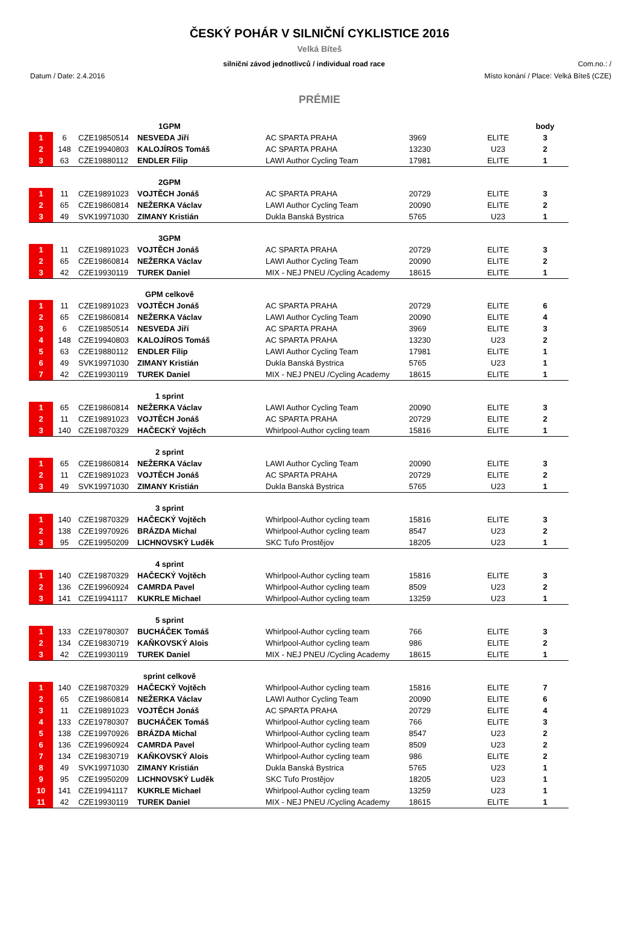ČESKÝ POHÁR V SILNIČNÍ CYKLISTICE 2016
Velká Bíteš
silniční závod jednotlivců / individual road race Com.no.: /
Datum / Date: 2.4.2016 Místo konání / Place: Velká Bíteš (CZE)
PRÉMIE
| | | 1GPM | | | | | body |
| 1 | 6 | CZE19850514 | NESVEDA Jiří | AC SPARTA PRAHA | 3969 | ELITE | 3 |
| 2 | 148 | CZE19940803 | KALOJÍROS Tomáš | AC SPARTA PRAHA | 13230 | U23 | 2 |
| 3 | 63 | CZE19880112 | ENDLER Filip | LAWI Author Cycling Team | 17981 | ELITE | 1 |
| | | 2GPM | | | | | |
| 1 | 11 | CZE19891023 | VOJTĚCH Jonáš | AC SPARTA PRAHA | 20729 | ELITE | 3 |
| 2 | 65 | CZE19860814 | NEŽERKA Václav | LAWI Author Cycling Team | 20090 | ELITE | 2 |
| 3 | 49 | SVK19971030 | ZIMANY Kristián | Dukla Banská Bystrica | 5765 | U23 | 1 |
| | | 3GPM | | | | | |
| 1 | 11 | CZE19891023 | VOJTĚCH Jonáš | AC SPARTA PRAHA | 20729 | ELITE | 3 |
| 2 | 65 | CZE19860814 | NEŽERKA Václav | LAWI Author Cycling Team | 20090 | ELITE | 2 |
| 3 | 42 | CZE19930119 | TUREK Daniel | MIX - NEJ PNEU /Cycling Academy | 18615 | ELITE | 1 |
| | | GPM celkově | | | | | |
| 1 | 11 | CZE19891023 | VOJTĚCH Jonáš | AC SPARTA PRAHA | 20729 | ELITE | 6 |
| 2 | 65 | CZE19860814 | NEŽERKA Václav | LAWI Author Cycling Team | 20090 | ELITE | 4 |
| 3 | 6 | CZE19850514 | NESVEDA Jiří | AC SPARTA PRAHA | 3969 | ELITE | 3 |
| 4 | 148 | CZE19940803 | KALOJÍROS Tomáš | AC SPARTA PRAHA | 13230 | U23 | 2 |
| 5 | 63 | CZE19880112 | ENDLER Filip | LAWI Author Cycling Team | 17981 | ELITE | 1 |
| 6 | 49 | SVK19971030 | ZIMANY Kristián | Dukla Banská Bystrica | 5765 | U23 | 1 |
| 7 | 42 | CZE19930119 | TUREK Daniel | MIX - NEJ PNEU /Cycling Academy | 18615 | ELITE | 1 |
| | | 1 sprint | | | | | |
| 1 | 65 | CZE19860814 | NEŽERKA Václav | LAWI Author Cycling Team | 20090 | ELITE | 3 |
| 2 | 11 | CZE19891023 | VOJTĚCH Jonáš | AC SPARTA PRAHA | 20729 | ELITE | 2 |
| 3 | 140 | CZE19870329 | HAČECKÝ Vojtěch | Whirlpool-Author cycling team | 15816 | ELITE | 1 |
| | | 2 sprint | | | | | |
| 1 | 65 | CZE19860814 | NEŽERKA Václav | LAWI Author Cycling Team | 20090 | ELITE | 3 |
| 2 | 11 | CZE19891023 | VOJTĚCH Jonáš | AC SPARTA PRAHA | 20729 | ELITE | 2 |
| 3 | 49 | SVK19971030 | ZIMANY Kristián | Dukla Banská Bystrica | 5765 | U23 | 1 |
| | | 3 sprint | | | | | |
| 1 | 140 | CZE19870329 | HAČECKÝ Vojtěch | Whirlpool-Author cycling team | 15816 | ELITE | 3 |
| 2 | 138 | CZE19970926 | BRÁZDA Michal | Whirlpool-Author cycling team | 8547 | U23 | 2 |
| 3 | 95 | CZE19950209 | LICHNOVSKÝ Luděk | SKC Tufo Prostějov | 18205 | U23 | 1 |
| | | 4 sprint | | | | | |
| 1 | 140 | CZE19870329 | HAČECKÝ Vojtěch | Whirlpool-Author cycling team | 15816 | ELITE | 3 |
| 2 | 136 | CZE19960924 | CAMRDA Pavel | Whirlpool-Author cycling team | 8509 | U23 | 2 |
| 3 | 141 | CZE19941117 | KUKRLE Michael | Whirlpool-Author cycling team | 13259 | U23 | 1 |
| | | 5 sprint | | | | | |
| 1 | 133 | CZE19780307 | BUCHÁČEK Tomáš | Whirlpool-Author cycling team | 766 | ELITE | 3 |
| 2 | 134 | CZE19830719 | KAŇKOVSKÝ Alois | Whirlpool-Author cycling team | 986 | ELITE | 2 |
| 3 | 42 | CZE19930119 | TUREK Daniel | MIX - NEJ PNEU /Cycling Academy | 18615 | ELITE | 1 |
| | | sprint celkově | | | | | |
| 1 | 140 | CZE19870329 | HAČECKÝ Vojtěch | Whirlpool-Author cycling team | 15816 | ELITE | 7 |
| 2 | 65 | CZE19860814 | NEŽERKA Václav | LAWI Author Cycling Team | 20090 | ELITE | 6 |
| 3 | 11 | CZE19891023 | VOJTĚCH Jonáš | AC SPARTA PRAHA | 20729 | ELITE | 4 |
| 4 | 133 | CZE19780307 | BUCHÁČEK Tomáš | Whirlpool-Author cycling team | 766 | ELITE | 3 |
| 5 | 138 | CZE19970926 | BRÁZDA Michal | Whirlpool-Author cycling team | 8547 | U23 | 2 |
| 6 | 136 | CZE19960924 | CAMRDA Pavel | Whirlpool-Author cycling team | 8509 | U23 | 2 |
| 7 | 134 | CZE19830719 | KAŇKOVSKÝ Alois | Whirlpool-Author cycling team | 986 | ELITE | 2 |
| 8 | 49 | SVK19971030 | ZIMANY Kristián | Dukla Banská Bystrica | 5765 | U23 | 1 |
| 9 | 95 | CZE19950209 | LICHNOVSKÝ Luděk | SKC Tufo Prostějov | 18205 | U23 | 1 |
| 10 | 141 | CZE19941117 | KUKRLE Michael | Whirlpool-Author cycling team | 13259 | U23 | 1 |
| 11 | 42 | CZE19930119 | TUREK Daniel | MIX - NEJ PNEU /Cycling Academy | 18615 | ELITE | 1 |